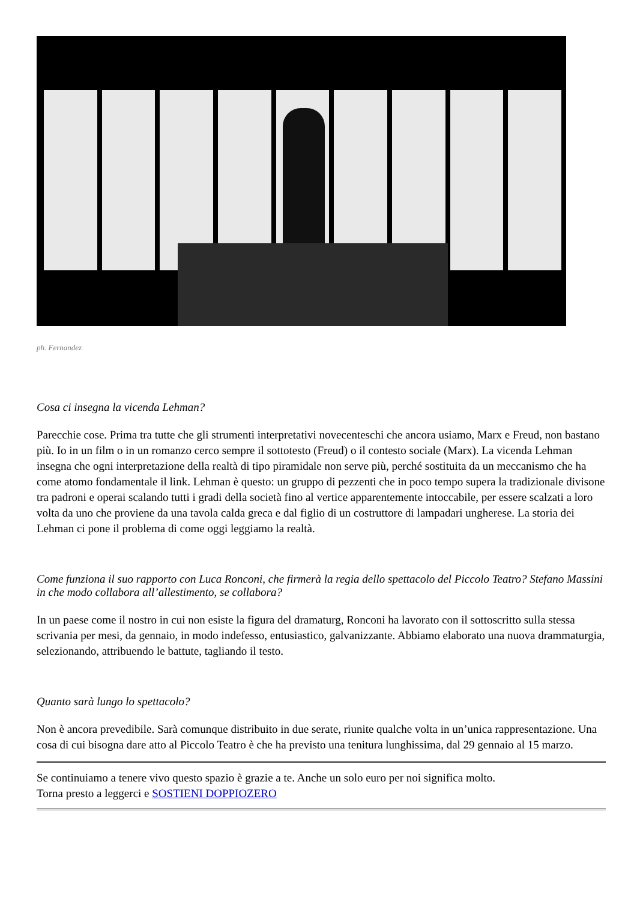ph. Fernandez
Cosa ci insegna la vicenda Lehman?
Parecchie cose. Prima tra tutte che gli strumenti interpretativi novecenteschi che ancora usiamo, Marx e Freud, non bastano più. Io in un film o in un romanzo cerco sempre il sottotesto (Freud) o il contesto sociale (Marx). La vicenda Lehman insegna che ogni interpretazione della realtà di tipo piramidale non serve più, perché sostituita da un meccanismo che ha come atomo fondamentale il link. Lehman è questo: un gruppo di pezzenti che in poco tempo supera la tradizionale divisone tra padroni e operai scalando tutti i gradi della società fino al vertice apparentemente intoccabile, per essere scalzati a loro volta da uno che proviene da una tavola calda greca e dal figlio di un costruttore di lampadari ungherese. La storia dei Lehman ci pone il problema di come oggi leggiamo la realtà.
Come funziona il suo rapporto con Luca Ronconi, che firmerà la regia dello spettacolo del Piccolo Teatro? Stefano Massini in che modo collabora all’allestimento, se collabora?
In un paese come il nostro in cui non esiste la figura del dramaturg, Ronconi ha lavorato con il sottoscritto sulla stessa scrivania per mesi, da gennaio, in modo indefesso, entusiastico, galvanizzante. Abbiamo elaborato una nuova drammaturgia, selezionando, attribuendo le battute, tagliando il testo.
Quanto sarà lungo lo spettacolo?
Non è ancora prevedibile. Sarà comunque distribuito in due serate, riunite qualche volta in un’unica rappresentazione. Una cosa di cui bisogna dare atto al Piccolo Teatro è che ha previsto una tenitura lunghissima, dal 29 gennaio al 15 marzo.
Se continuiamo a tenere vivo questo spazio è grazie a te. Anche un solo euro per noi significa molto.
Torna presto a leggerci e SOSTIENI DOPPIOZERO